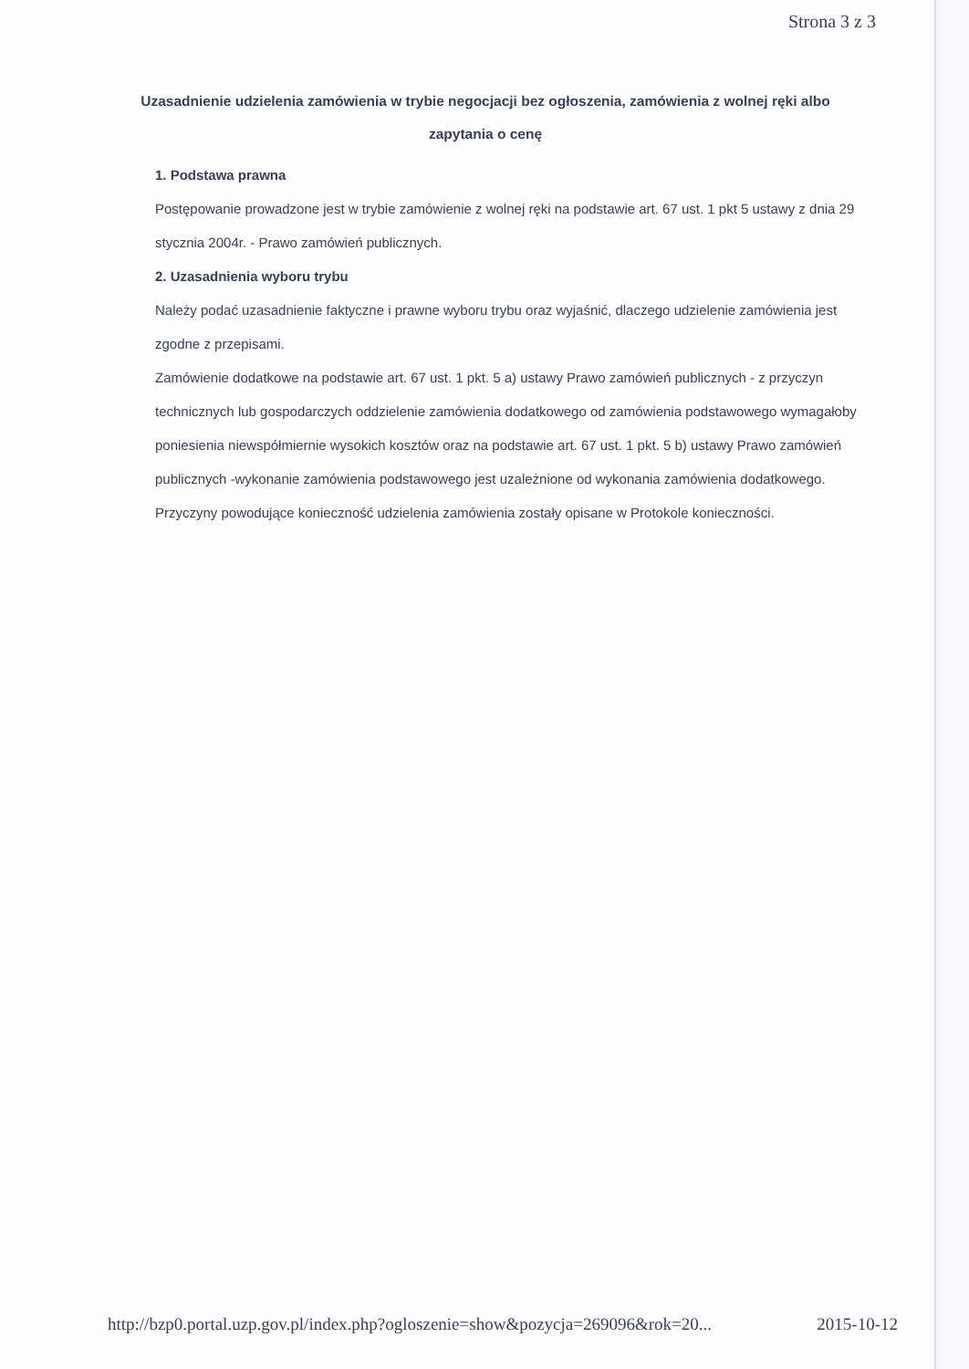Strona 3 z 3
Uzasadnienie udzielenia zamówienia w trybie negocjacji bez ogłoszenia, zamówienia z wolnej ręki albo zapytania o cenę
1. Podstawa prawna
Postępowanie prowadzone jest w trybie zamówienie z wolnej ręki na podstawie art. 67 ust. 1 pkt 5 ustawy z dnia 29 stycznia 2004r. - Prawo zamówień publicznych.
2. Uzasadnienia wyboru trybu
Należy podać uzasadnienie faktyczne i prawne wyboru trybu oraz wyjaśnić, dlaczego udzielenie zamówienia jest zgodne z przepisami.
Zamówienie dodatkowe na podstawie art. 67 ust. 1 pkt. 5 a) ustawy Prawo zamówień publicznych - z przyczyn technicznych lub gospodarczych oddzielenie zamówienia dodatkowego od zamówienia podstawowego wymagałoby poniesienia niewspółmiernie wysokich kosztów oraz na podstawie art. 67 ust. 1 pkt. 5 b) ustawy Prawo zamówień publicznych -wykonanie zamówienia podstawowego jest uzależnione od wykonania zamówienia dodatkowego. Przyczyny powodujące konieczność udzielenia zamówienia zostały opisane w Protokole konieczności.
http://bzp0.portal.uzp.gov.pl/index.php?ogloszenie=show&pozycja=269096&rok=20... 2015-10-12